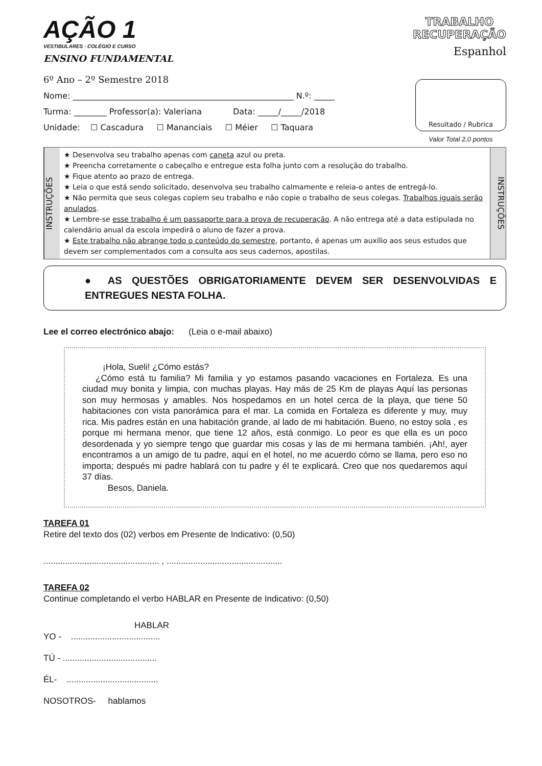AÇÃO 1
VESTIBULARES · COLÉGIO E CURSO
ENSINO FUNDAMENTAL
TRABALHO
RECUPERAÇÃO
Espanhol
6º Ano – 2º Semestre 2018
Nome: ______________________________________________________ N.º: _____
Turma: ________ Professor(a): Valeriana Data: _____/_____/2018
Unidade: ☐ Cascadura ☐ Mananciais ☐ Méier ☐ Taquara
Resultado / Rubrica
Valor Total 2,0 pontos
INSTRUÇÕES
★ Desenvolva seu trabalho apenas com caneta azul ou preta.
★ Preencha corretamente o cabeçalho e entregue esta folha junto com a resolução do trabalho.
★ Fique atento ao prazo de entrega.
★ Leia o que está sendo solicitado, desenvolva seu trabalho calmamente e releia-o antes de entregá-lo.
★ Não permita que seus colegas copiem seu trabalho e não copie o trabalho de seus colegas. Trabalhos iguais serão anulados.
★ Lembre-se esse trabalho é um passaporte para a prova de recuperação. A não entrega até a data estipulada no calendário anual da escola impedirá o aluno de fazer a prova.
★ Este trabalho não abrange todo o conteúdo do semestre, portanto, é apenas um auxílio aos seus estudos que devem ser complementados com a consulta aos seus cadernos, apostilas.
INSTRUÇÕES
● AS QUESTÕES OBRIGATORIAMENTE DEVEM SER DESENVOLVIDAS E ENTREGUES NESTA FOLHA.
Lee el correo electrónico abajo: (Leia o e-mail abaixo)
¡Hola, Sueli! ¿Cómo estás?
¿Cómo está tu familia? Mi familia y yo estamos pasando vacaciones en Fortaleza. Es una ciudad muy bonita y limpia, con muchas playas. Hay más de 25 Km de playas Aquí las personas son muy hermosas y amables. Nos hospedamos en un hotel cerca de la playa, que tiene 50 habitaciones con vista panorámica para el mar. La comida en Fortaleza es diferente y muy, muy rica. Mis padres están en una habitación grande, al lado de mi habitación. Bueno, no estoy sola , es porque mi hermana menor, que tiene 12 años, está conmigo. Lo peor es que ella es un poco desordenada y yo siempre tengo que guardar mis cosas y las de mi hermana también. ¡Ah!, ayer encontramos a un amigo de tu padre, aquí en el hotel, no me acuerdo cómo se llama, pero eso no importa; después mi padre hablará con tu padre y él te explicará. Creo que nos quedaremos aquí 37 días.
Besos, Daniela.
TAREFA 01
Retire del texto dos (02) verbos em Presente de Indicativo: (0,50)
................................................ , ................................................
TAREFA 02
Continue completando el verbo HABLAR en Presente de Indicativo: (0,50)
HABLAR
YO - .....................................
TÚ - .......................................
ÉL- ......................................
NOSOTROS- hablamos